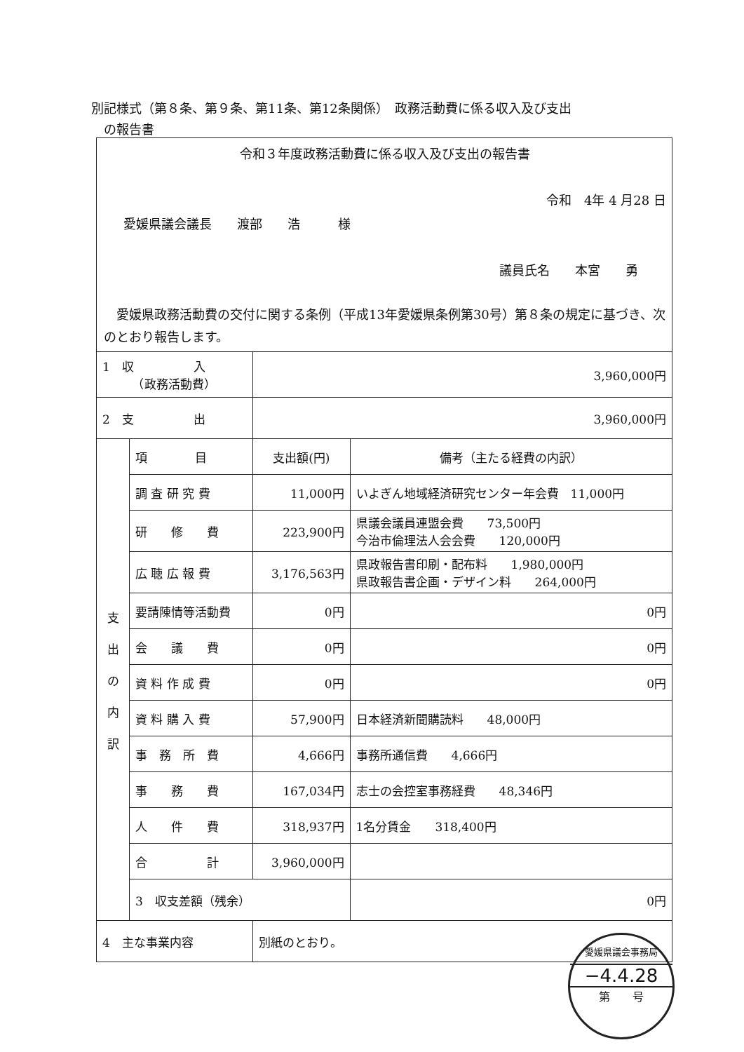別記様式（第８条、第９条、第11条、第12条関係）　政務活動費に係る収入及び支出
　の報告書
令和３年度政務活動費に係る収入及び支出の報告書
令和　4年 4 月28 日
愛媛県議会議長　　渡部　　浩　　　様
議員氏名　　本宮　　勇
　愛媛県政務活動費の交付に関する条例（平成13年愛媛県条例第30号）第８条の規定に基づき、次のとおり報告します。
| 1 収 入 （政務活動費） | | 3,960,000円 | |
| 2 支 出 | | 3,960,000円 | |
| 支 出 の 内 訳 | 項 目 | 支出額(円) | 備考（主たる経費の内訳） |
| | 調 査 研 究 費 | 11,000円 | いよぎん地域経済研究センター年会費 11,000円 |
| | 研 修 費 | 223,900円 | 県議会議員連盟会費 73,500円 今治市倫理法人会会費 120,000円 |
| | 広 聴 広 報 費 | 3,176,563円 | 県政報告書印刷・配布料 1,980,000円 県政報告書企画・デザイン料 264,000円 |
| | 要請陳情等活動費 | 0円 | 0円 |
| | 会 議 費 | 0円 | 0円 |
| | 資 料 作 成 費 | 0円 | 0円 |
| | 資 料 購 入 費 | 57,900円 | 日本経済新聞購読料 48,000円 |
| | 事 務 所 費 | 4,666円 | 事務所通信費 4,666円 |
| | 事 務 費 | 167,034円 | 志士の会控室事務経費 48,346円 |
| | 人 件 費 | 318,937円 | 1名分賃金 318,400円 |
| | 合 計 | 3,960,000円 | |
| | 3 収支差額（残余） | | 0円 |
| 4 主な事業内容 | | 別紙のとおり。 | |
愛媛県議会事務局
−4.4.28
第　　号